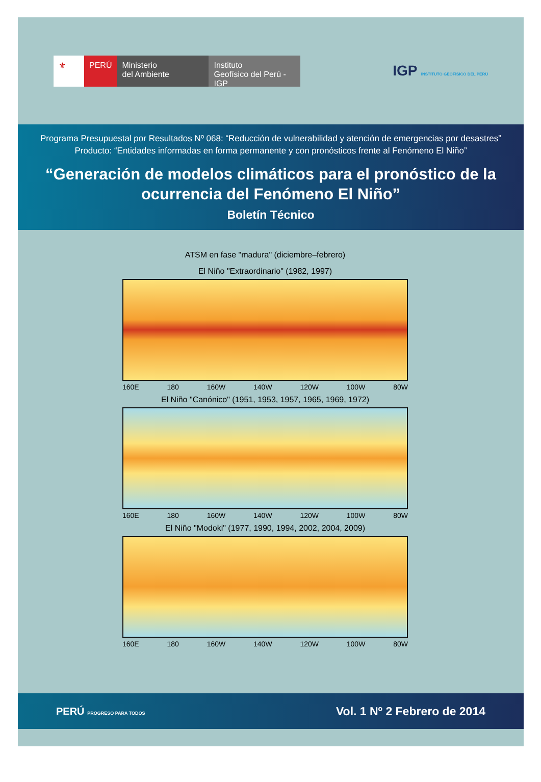⚜ PERÚ Ministerio
del Ambiente
Instituto
Geofísico del Perú - IGP
IGP INSTITUTO GEOFÍSICO DEL PERÚ
Programa Presupuestal por Resultados Nº 068: “Reducción de vulnerabilidad y atención de emergencias por desastres” Producto: “Entidades informadas en forma permanente y con pronósticos frente al Fenómeno El Niño”
“Generación de modelos climáticos para el pronóstico de la ocurrencia del Fenómeno El Niño”
Boletín Técnico
ATSM en fase "madura" (diciembre–febrero)
El Niño "Extraordinario" (1982, 1997)
160E 180 160W 140W 120W 100W 80W
El Niño "Canónico" (1951, 1953, 1957, 1965, 1969, 1972)
160E 180 160W 140W 120W 100W 80W
El Niño "Modoki" (1977, 1990, 1994, 2002, 2004, 2009)
160E 180 160W 140W 120W 100W 80W
PERÚ PROGRESO PARA TODOS
Vol. 1 Nº 2 Febrero de 2014